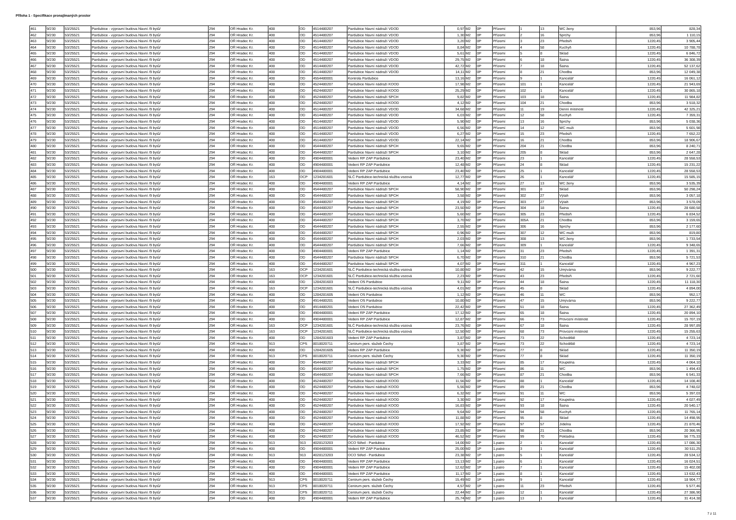Příloha 1 - Specifikace pronajímaných prostor
| 461 | 9/230 | 53/25521 | Pardubice - výpravní budova hlavní /9 bytů/ | 294 | OŘ Hradec Kr. | 408 | OD | 4514480207 | Pardubice hlavní nádraží VDOD | 0,97 | M2 | 0P | Přízemí | 1 | 13 | WC ženy | 853,96 | 828,34 |
| 462 | 9/230 | 53/25521 | Pardubice - výpravní budova hlavní /9 bytů/ | 294 | OŘ Hradec Kr. | 408 | OD | 4514480207 | Pardubice hlavní nádraží VDOD | 1,30 | M2 | 0P | Přízemí | 2 | 16 | Sprchy | 853,96 | 1 110,15 |
| 463 | 9/230 | 53/25521 | Pardubice - výpravní budova hlavní /9 bytů/ | 294 | OŘ Hradec Kr. | 408 | OD | 4514480207 | Pardubice hlavní nádraží VDOD | 3,20 | M2 | 0P | Přízemí | 3 | 23 | Předsíň | 1220,45 | 3 905,44 |
| 464 | 9/230 | 53/25521 | Pardubice - výpravní budova hlavní /9 bytů/ | 294 | OŘ Hradec Kr. | 408 | OD | 4514480207 | Pardubice hlavní nádraží VDOD | 8,84 | M2 | 0P | Přízemí | 4 | 58 | Kuchyň | 1220,45 | 10 788,78 |
| 465 | 9/230 | 53/25521 | Pardubice - výpravní budova hlavní /9 bytů/ | 294 | OŘ Hradec Kr. | 408 | OD | 4514480207 | Pardubice hlavní nádraží VDOD | 5,61 | M2 | 0P | Přízemí | 5 | 8 | Sklad | 1220,45 | 6 846,72 |
| 466 | 9/230 | 53/25521 | Pardubice - výpravní budova hlavní /9 bytů/ | 294 | OŘ Hradec Kr. | 408 | OD | 4514480207 | Pardubice hlavní nádraží VDOD | 29,75 | M2 | 0P | Přízemí | 6 | 18 | Šatna | 1220,45 | 36 308,39 |
| 467 | 9/230 | 53/25521 | Pardubice - výpravní budova hlavní /9 bytů/ | 294 | OŘ Hradec Kr. | 408 | OD | 4514480207 | Pardubice hlavní nádraží VDOD | 42,72 | M2 | 0P | Přízemí | 7 | 18 | Šatna | 1220,45 | 52 137,62 |
| 468 | 9/230 | 53/25521 | Pardubice - výpravní budova hlavní /9 bytů/ | 294 | OŘ Hradec Kr. | 408 | OD | 4514480207 | Pardubice hlavní nádraží VDOD | 14,11 | M2 | 0P | Přízemí | 8 | 21 | Chodba | 853,96 | 12 049,38 |
| 469 | 9/230 | 53/25521 | Pardubice - výpravní budova hlavní /9 bytů/ | 294 | OŘ Hradec Kr. | 408 | OD | 4554480001 | Kontrola Pardubice | 13,16 | M2 | 0P | Přízemí | 9 | 1 | Kancelář | 1220,45 | 16 061,12 |
| 470 | 9/230 | 53/25521 | Pardubice - výpravní budova hlavní /9 bytů/ | 294 | OŘ Hradec Kr. | 408 | OD | 4524480207 | Pardubice hlavní nádraží KOOD | 17,98 | M2 | 0P | Přízemí | 101 | 1 | Kancelář | 1220,45 | 21 943,69 |
| 471 | 9/230 | 53/25521 | Pardubice - výpravní budova hlavní /9 bytů/ | 294 | OŘ Hradec Kr. | 408 | OD | 4524480207 | Pardubice hlavní nádraží KOOD | 25,29 | M2 | 0P | Přízemí | 102 | 1 | Kancelář | 1220,45 | 30 865,18 |
| 472 | 9/230 | 53/25521 | Pardubice - výpravní budova hlavní /9 bytů/ | 294 | OŘ Hradec Kr. | 408 | OD | 4524480207 | Pardubice hlavní nádraží SPCH | 9,82 | M2 | 0P | Přízemí | 103 | 18 | Šatna | 1220,45 | 11 984,82 |
| 473 | 9/230 | 53/25521 | Pardubice - výpravní budova hlavní /9 bytů/ | 294 | OŘ Hradec Kr. | 408 | OD | 4524480207 | Pardubice hlavní nádraží KOOD | 4,12 | M2 | 0P | Přízemí | 104 | 21 | Chodba | 853,96 | 3 518,32 |
| 474 | 9/230 | 53/25521 | Pardubice - výpravní budova hlavní /9 bytů/ | 294 | OŘ Hradec Kr. | 408 | OD | 4514480207 | Pardubice hlavní nádraží VDOD | 34,68 | M2 | 0P | Přízemí | 11 | 19 | Denní místnost | 1220,45 | 42 325,21 |
| 475 | 9/230 | 53/25521 | Pardubice - výpravní budova hlavní /9 bytů/ | 294 | OŘ Hradec Kr. | 408 | OD | 4514480207 | Pardubice hlavní nádraží VDOD | 6,03 | M2 | 0P | Přízemí | 12 | 58 | Kuchyň | 1220,45 | 7 359,31 |
| 476 | 9/230 | 53/25521 | Pardubice - výpravní budova hlavní /9 bytů/ | 294 | OŘ Hradec Kr. | 408 | OD | 4514480207 | Pardubice hlavní nádraží VDOD | 5,90 | M2 | 0P | Přízemí | 13 | 16 | Sprchy | 853,96 | 5 038,36 |
| 477 | 9/230 | 53/25521 | Pardubice - výpravní budova hlavní /9 bytů/ | 294 | OŘ Hradec Kr. | 408 | OD | 4514480207 | Pardubice hlavní nádraží VDOD | 6,56 | M2 | 0P | Přízemí | 14 | 12 | WC muži | 853,96 | 5 601,98 |
| 478 | 9/230 | 53/25521 | Pardubice - výpravní budova hlavní /9 bytů/ | 294 | OŘ Hradec Kr. | 408 | OD | 4514480207 | Pardubice hlavní nádraží VDOD | 6,27 | M2 | 0P | Přízemí | 15 | 23 | Předsíň | 1220,45 | 7 652,22 |
| 479 | 9/230 | 53/25521 | Pardubice - výpravní budova hlavní /9 bytů/ | 294 | OŘ Hradec Kr. | 408 | OD | 4514480207 | Pardubice hlavní nádraží VDOD | 22,14 | M2 | 0P | Přízemí | 16 | 21 | Chodba | 853,96 | 18 906,67 |
| 480 | 9/230 | 53/25521 | Pardubice - výpravní budova hlavní /9 bytů/ | 294 | OŘ Hradec Kr. | 408 | OD | 4544480207 | Pardubice hlavní nádraží SPCH | 9,65 | M2 | 0P | Přízemí | 204 | 21 | Chodba | 853,96 | 8 240,71 |
| 481 | 9/230 | 53/25521 | Pardubice - výpravní budova hlavní /9 bytů/ | 294 | OŘ Hradec Kr. | 408 | OD | 4544480207 | Pardubice hlavní nádraží SPCH | 3,10 | M2 | 0P | Přízemí | 205 | 8 | Sklad | 853,96 | 2 647,28 |
| 482 | 9/230 | 53/25521 | Pardubice - výpravní budova hlavní /9 bytů/ | 294 | OŘ Hradec Kr. | 408 | OD | 4904480001 | Vedení RP ZAP Pardubice | 23,40 | M2 | 0P | Přízemí | 23 | 1 | Kancelář | 1220,45 | 28 558,53 |
| 483 | 9/230 | 53/25521 | Pardubice - výpravní budova hlavní /9 bytů/ | 294 | OŘ Hradec Kr. | 408 | OD | 4904480001 | Vedení RP ZAP Pardubice | 12,48 | M2 | 0P | Přízemí | 24 | 8 | Sklad | 1220,45 | 15 231,22 |
| 484 | 9/230 | 53/25521 | Pardubice - výpravní budova hlavní /9 bytů/ | 294 | OŘ Hradec Kr. | 408 | OD | 4904480001 | Vedení RP ZAP Pardubice | 23,40 | M2 | 0P | Přízemí | 25 | 1 | Kancelář | 1220,45 | 28 558,53 |
| 485 | 9/230 | 53/25521 | Pardubice - výpravní budova hlavní /9 bytů/ | 294 | OŘ Hradec Kr. | 163 | OCP | 1234281601 | SLČ Pardubice-technická služba vozová | 12,77 | M2 | 0P | Přízemí | 26 | 1 | Kancelář | 1220,45 | 15 585,15 |
| 486 | 9/230 | 53/25521 | Pardubice - výpravní budova hlavní /9 bytů/ | 294 | OŘ Hradec Kr. | 408 | OD | 4904480001 | Vedení RP ZAP Pardubice | 4,14 | M2 | 0P | Přízemí | 27 | 13 | WC ženy | 853,96 | 3 535,39 |
| 487 | 9/230 | 53/25521 | Pardubice - výpravní budova hlavní /9 bytů/ | 294 | OŘ Hradec Kr. | 408 | OD | 4544480207 | Pardubice hlavní nádraží SPCH | 58,90 | M2 | 0P | Přízemí | 301 | 8 | Sklad | 853,96 | 50 298,24 |
| 488 | 9/230 | 53/25521 | Pardubice - výpravní budova hlavní /9 bytů/ | 294 | OŘ Hradec Kr. | 408 | OD | 4544480207 | Pardubice hlavní nádraží SPCH | 3,58 | M2 | 0P | Přízemí | 302 | 27 | Výtah | 853,96 | 3 057,18 |
| 489 | 9/230 | 53/25521 | Pardubice - výpravní budova hlavní /9 bytů/ | 294 | OŘ Hradec Kr. | 408 | OD | 4544480207 | Pardubice hlavní nádraží SPCH | 4,19 | M2 | 0P | Přízemí | 303 | 27 | Výtah | 853,96 | 3 578,09 |
| 490 | 9/230 | 53/25521 | Pardubice - výpravní budova hlavní /9 bytů/ | 294 | OŘ Hradec Kr. | 408 | OD | 4544480207 | Pardubice hlavní nádraží SPCH | 23,50 | M2 | 0P | Přízemí | 304 | 18 | Šatna | 1220,45 | 28 680,58 |
| 491 | 9/230 | 53/25521 | Pardubice - výpravní budova hlavní /9 bytů/ | 294 | OŘ Hradec Kr. | 408 | OD | 4544480207 | Pardubice hlavní nádraží SPCH | 5,60 | M2 | 0P | Přízemí | 305 | 23 | Předsíň | 1220,45 | 6 834,52 |
| 492 | 9/230 | 53/25521 | Pardubice - výpravní budova hlavní /9 bytů/ | 294 | OŘ Hradec Kr. | 408 | OD | 4544480207 | Pardubice hlavní nádraží SPCH | 3,70 | M2 | 0P | Přízemí | 305A | 21 | Chodba | 853,96 | 3 159,65 |
| 493 | 9/230 | 53/25521 | Pardubice - výpravní budova hlavní /9 bytů/ | 294 | OŘ Hradec Kr. | 408 | OD | 4544480207 | Pardubice hlavní nádraží SPCH | 2,55 | M2 | 0P | Přízemí | 306 | 16 | Sprchy | 853,96 | 2 177,60 |
| 494 | 9/230 | 53/25521 | Pardubice - výpravní budova hlavní /9 bytů/ | 294 | OŘ Hradec Kr. | 408 | OD | 4544480207 | Pardubice hlavní nádraží SPCH | 0,96 | M2 | 0P | Přízemí | 307 | 12 | WC muži | 853,96 | 819,80 |
| 495 | 9/230 | 53/25521 | Pardubice - výpravní budova hlavní /9 bytů/ | 294 | OŘ Hradec Kr. | 408 | OD | 4544480207 | Pardubice hlavní nádraží SPCH | 2,03 | M2 | 0P | Přízemí | 308 | 13 | WC ženy | 853,96 | 1 733,54 |
| 496 | 9/230 | 53/25521 | Pardubice - výpravní budova hlavní /9 bytů/ | 294 | OŘ Hradec Kr. | 408 | OD | 4544480207 | Pardubice hlavní nádraží SPCH | 7,66 | M2 | 0P | Přízemí | 309 | 1 | Kancelář | 1220,45 | 9 348,65 |
| 497 | 9/230 | 53/25521 | Pardubice - výpravní budova hlavní /9 bytů/ | 294 | OŘ Hradec Kr. | 408 | OD | 4904480001 | Vedení RP ZAP Pardubice | 1,14 | M2 | 0P | Přízemí | 31 | 23 | Předsíň | 1220,45 | 1 391,31 |
| 498 | 9/230 | 53/25521 | Pardubice - výpravní budova hlavní /9 bytů/ | 294 | OŘ Hradec Kr. | 408 | OD | 4544480207 | Pardubice hlavní nádraží SPCH | 6,70 | M2 | 0P | Přízemí | 310 | 21 | Chodba | 853,96 | 5 721,53 |
| 499 | 9/230 | 53/25521 | Pardubice - výpravní budova hlavní /9 bytů/ | 294 | OŘ Hradec Kr. | 408 | OD | 4544480207 | Pardubice hlavní nádraží SPCH | 4,07 | M2 | 0P | Přízemí | 311 | 1 | Kancelář | 1220,45 | 4 967,23 |
| 500 | 9/230 | 53/25521 | Pardubice - výpravní budova hlavní /9 bytů/ | 294 | OŘ Hradec Kr. | 163 | OCP | 1234281601 | SLČ Pardubice-technická služba vozová | 10,80 | M2 | 0P | Přízemí | 42 | 15 | Umývárna | 853,96 | 9 222,77 |
| 501 | 9/230 | 53/25521 | Pardubice - výpravní budova hlavní /9 bytů/ | 294 | OŘ Hradec Kr. | 163 | OCP | 1234281601 | SLČ Pardubice-technická služba vozová | 2,23 | M2 | 0P | Přízemí | 43 | 23 | Předsíň | 1220,45 | 2 721,60 |
| 502 | 9/230 | 53/25521 | Pardubice - výpravní budova hlavní /9 bytů/ | 294 | OŘ Hradec Kr. | 408 | OD | 1284281603 | Vedení OS Pardubice | 9,11 | M2 | 0P | Přízemí | 44 | 18 | Šatna | 1220,45 | 11 118,30 |
| 503 | 9/230 | 53/25521 | Pardubice - výpravní budova hlavní /9 bytů/ | 294 | OŘ Hradec Kr. | 163 | OCP | 1234281601 | SLČ Pardubice-technická služba vozová | 4,01 | M2 | 0P | Přízemí | 45 | 8 | Sklad | 1220,45 | 4 894,00 |
| 504 | 9/230 | 53/25521 | Pardubice - výpravní budova hlavní /9 bytů/ | 294 | OŘ Hradec Kr. | 408 | OD | 1284281605 | Vedení OS Pardubice | 1,12 | M2 | 0P | Přízemí | 46 | 11 | WC | 853,96 | 952,17 |
| 505 | 9/230 | 53/25521 | Pardubice - výpravní budova hlavní /9 bytů/ | 294 | OŘ Hradec Kr. | 408 | OD | 4914480201 | Vedení OS Pardubice | 10,80 | M2 | 0P | Přízemí | 47 | 15 | Umývárna | 853,96 | 9 222,77 |
| 506 | 9/230 | 53/25521 | Pardubice - výpravní budova hlavní /9 bytů/ | 294 | OŘ Hradec Kr. | 408 | OD | 4914480201 | Vedení OS Pardubice | 22,42 | M2 | 0P | Přízemí | 51 | 18 | Šatna | 1220,45 | 27 362,49 |
| 507 | 9/230 | 53/25521 | Pardubice - výpravní budova hlavní /9 bytů/ | 294 | OŘ Hradec Kr. | 408 | OD | 4904480001 | Vedení RP ZAP Pardubice | 17,12 | M2 | 0P | Přízemí | 65 | 18 | Šatna | 1220,45 | 20 894,10 |
| 508 | 9/230 | 53/25521 | Pardubice - výpravní budova hlavní /9 bytů/ | 294 | OŘ Hradec Kr. | 408 | OD | 4904480001 | Vedení RP ZAP Pardubice | 12,87 | M2 | 0P | Přízemí | 66 | 73 | Provozní místnost | 1220,45 | 15 707,19 |
| 509 | 9/230 | 53/25521 | Pardubice - výpravní budova hlavní /9 bytů/ | 294 | OŘ Hradec Kr. | 163 | OCP | 1234281601 | SLČ Pardubice-technická služba vozová | 23,76 | M2 | 0P | Přízemí | 67 | 18 | Šatna | 1220,45 | 28 997,89 |
| 510 | 9/230 | 53/25521 | Pardubice - výpravní budova hlavní /9 bytů/ | 294 | OŘ Hradec Kr. | 163 | OCP | 1234281601 | SLČ Pardubice-technická služba vozová | 12,50 | M2 | 0P | Přízemí | 68 | 73 | Provozní místnost | 1220,45 | 15 255,63 |
| 511 | 9/230 | 53/25521 | Pardubice - výpravní budova hlavní /9 bytů/ | 294 | OŘ Hradec Kr. | 408 | OD | 1284281603 | Vedení RP ZAP Pardubice | 3,87 | M2 | 0P | Přízemí | 73 | 22 | Schodiště | 1220,45 | 4 723,14 |
| 512 | 9/230 | 53/25521 | Pardubice - výpravní budova hlavní /9 bytů/ | 294 | OŘ Hradec Kr. | 913 | CPS | 8018020711 | Centrum pers. služeb Čechy | 3,87 | M2 | 0P | Přízemí | 73 | 22 | Schodiště | 1220,45 | 4 723,14 |
| 513 | 9/230 | 53/25521 | Pardubice - výpravní budova hlavní /9 bytů/ | 294 | OŘ Hradec Kr. | 408 | OD | 1284281605 | Vedení RP ZAP Pardubice | 9,30 | M2 | 0P | Přízemí | 77 | 8 | Sklad | 1220,45 | 11 350,19 |
| 514 | 9/230 | 53/25521 | Pardubice - výpravní budova hlavní /9 bytů/ | 294 | OŘ Hradec Kr. | 913 | CPS | 8018020711 | Centrum pers. služeb Čechy | 9,30 | M2 | 0P | Přízemí | 77 | 8 | Sklad | 1220,45 | 11 350,19 |
| 515 | 9/230 | 53/25521 | Pardubice - výpravní budova hlavní /9 bytů/ | 294 | OŘ Hradec Kr. | 408 | OD | 4544480207 | Pardubice hlavní nádraží SPCH | 3,33 | M2 | 0P | Přízemí | 85 | 17 | Koupelna | 1220,45 | 4 064,10 |
| 516 | 9/230 | 53/25521 | Pardubice - výpravní budova hlavní /9 bytů/ | 294 | OŘ Hradec Kr. | 408 | OD | 4544480207 | Pardubice hlavní nádraží SPCH | 1,75 | M2 | 0P | Přízemí | 86 | 11 | WC | 853,96 | 1 494,43 |
| 517 | 9/230 | 53/25521 | Pardubice - výpravní budova hlavní /9 bytů/ | 294 | OŘ Hradec Kr. | 408 | OD | 4544480207 | Pardubice hlavní nádraží SPCH | 7,66 | M2 | 0P | Přízemí | 87 | 21 | Chodba | 853,96 | 6 541,33 |
| 518 | 9/230 | 53/25521 | Pardubice - výpravní budova hlavní /9 bytů/ | 294 | OŘ Hradec Kr. | 408 | OD | 4524480207 | Pardubice hlavní nádraží KOOD | 11,56 | M2 | 0P | Přízemí | 88 | 1 | Kancelář | 1220,45 | 14 108,40 |
| 519 | 9/230 | 53/25521 | Pardubice - výpravní budova hlavní /9 bytů/ | 294 | OŘ Hradec Kr. | 408 | OD | 4524480207 | Pardubice hlavní nádraží KOOD | 5,56 | M2 | 0P | Přízemí | 89 | 21 | Chodba | 853,96 | 4 748,02 |
| 520 | 9/230 | 53/25521 | Pardubice - výpravní budova hlavní /9 bytů/ | 294 | OŘ Hradec Kr. | 408 | OD | 4524480207 | Pardubice hlavní nádraží KOOD | 6,32 | M2 | 0P | Přízemí | 91 | 11 | WC | 853,96 | 5 397,03 |
| 521 | 9/230 | 53/25521 | Pardubice - výpravní budova hlavní /9 bytů/ | 294 | OŘ Hradec Kr. | 408 | OD | 4524480207 | Pardubice hlavní nádraží KOOD | 3,30 | M2 | 0P | Přízemí | 92 | 17 | Koupelna | 1220,45 | 4 027,49 |
| 522 | 9/230 | 53/25521 | Pardubice - výpravní budova hlavní /9 bytů/ | 294 | OŘ Hradec Kr. | 408 | OD | 4524480207 | Pardubice hlavní nádraží KOOD | 16,83 | M2 | 0P | Přízemí | 93 | 18 | Šatna | 1220,45 | 20 540,17 |
| 523 | 9/230 | 53/25521 | Pardubice - výpravní budova hlavní /9 bytů/ | 294 | OŘ Hradec Kr. | 408 | OD | 4524480207 | Pardubice hlavní nádraží KOOD | 9,64 | M2 | 0P | Přízemí | 94 | 58 | Kuchyň | 1220,45 | 11 765,14 |
| 524 | 9/230 | 53/25521 | Pardubice - výpravní budova hlavní /9 bytů/ | 294 | OŘ Hradec Kr. | 408 | OD | 4524480207 | Pardubice hlavní nádraží KOOD | 11,88 | M2 | 0P | Přízemí | 95 | 8 | Sklad | 1220,45 | 14 498,95 |
| 525 | 9/230 | 53/25521 | Pardubice - výpravní budova hlavní /9 bytů/ | 294 | OŘ Hradec Kr. | 408 | OD | 4524480207 | Pardubice hlavní nádraží KOOD | 17,92 | M2 | 0P | Přízemí | 97 | 57 | Jídelna | 1220,45 | 21 870,46 |
| 526 | 9/230 | 53/25521 | Pardubice - výpravní budova hlavní /9 bytů/ | 294 | OŘ Hradec Kr. | 408 | OD | 4524480207 | Pardubice hlavní nádraží KOOD | 23,85 | M2 | 0P | Přízemí | 98 | 21 | Chodba | 853,96 | 20 366,95 |
| 527 | 9/230 | 53/25521 | Pardubice - výpravní budova hlavní /9 bytů/ | 294 | OŘ Hradec Kr. | 408 | OD | 4524480207 | Pardubice hlavní nádraží KOOD | 46,52 | M2 | 0P | Přízemí | 99 | 70 | Pokladna | 1220,45 | 56 775,33 |
| 528 | 9/230 | 53/25521 | Pardubice - výpravní budova hlavní /9 bytů/ | 294 | OŘ Hradec Kr. | 913 | 913 | 4028123203 | OCO Střed - Pardubice | 14,00 | M2 | 1P | 1.patro | 2 | 1 | Kancelář | 1220,45 | 17 086,30 |
| 529 | 9/230 | 53/25521 | Pardubice - výpravní budova hlavní /9 bytů/ | 294 | OŘ Hradec Kr. | 408 | OD | 4904480001 | Vedení RP ZAP Pardubice | 25,00 | M2 | 1P | 1.patro | 3 | 1 | Kancelář | 1220,45 | 30 511,25 |
| 530 | 9/230 | 53/25521 | Pardubice - výpravní budova hlavní /9 bytů/ | 294 | OŘ Hradec Kr. | 913 | 913 | 4028123203 | OCO Střed - Pardubice | 23,38 | M2 | 1P | 1.patro | 5 | 1 | Kancelář | 1220,45 | 28 534,12 |
| 531 | 9/230 | 53/25521 | Pardubice - výpravní budova hlavní /9 bytů/ | 294 | OŘ Hradec Kr. | 408 | OD | 4904480001 | Vedení RP ZAP Pardubice | 13,13 | M2 | 1P | 1.patro | 6 | 1 | Kancelář | 1220,45 | 16 024,51 |
| 532 | 9/230 | 53/25521 | Pardubice - výpravní budova hlavní /9 bytů/ | 294 | OŘ Hradec Kr. | 408 | OD | 4904480001 | Vedení RP ZAP Pardubice | 12,62 | M2 | 1P | 1.patro | 7 | 1 | Kancelář | 1220,45 | 15 402,08 |
| 533 | 9/230 | 53/25521 | Pardubice - výpravní budova hlavní /9 bytů/ | 294 | OŘ Hradec Kr. | 408 | OD | 4904480001 | Vedení RP ZAP Pardubice | 11,17 | M2 | 1P | 1.patro | 8 | 1 | Kancelář | 1220,45 | 13 632,43 |
| 534 | 9/230 | 53/25521 | Pardubice - výpravní budova hlavní /9 bytů/ | 294 | OŘ Hradec Kr. | 913 | CPS | 8018020711 | Centrum pers. služeb Čechy | 15,49 | M2 | 1P | 1.patro | 9 | 1 | Kancelář | 1220,45 | 18 904,77 |
| 535 | 9/230 | 53/25521 | Pardubice - výpravní budova hlavní /9 bytů/ | 294 | OŘ Hradec Kr. | 913 | CPS | 8018020711 | Centrum pers. služeb Čechy | 4,57 | M2 | 1P | 1.patro | 11 | 23 | Předsíň | 1220,45 | 5 577,46 |
| 536 | 9/230 | 53/25521 | Pardubice - výpravní budova hlavní /9 bytů/ | 294 | OŘ Hradec Kr. | 913 | CPS | 8018020711 | Centrum pers. služeb Čechy | 22,44 | M2 | 1P | 1.patro | 12 | 1 | Kancelář | 1220,45 | 27 386,90 |
| 537 | 9/230 | 53/25521 | Pardubice - výpravní budova hlavní /9 bytů/ | 294 | OŘ Hradec Kr. | 408 | OD | 4904480001 | Vedení RP ZAP Pardubice | 25,74 | M2 | 1P | 1.patro | 13 | 1 | Kancelář | 1220,45 | 31 414,38 |
7 z 11